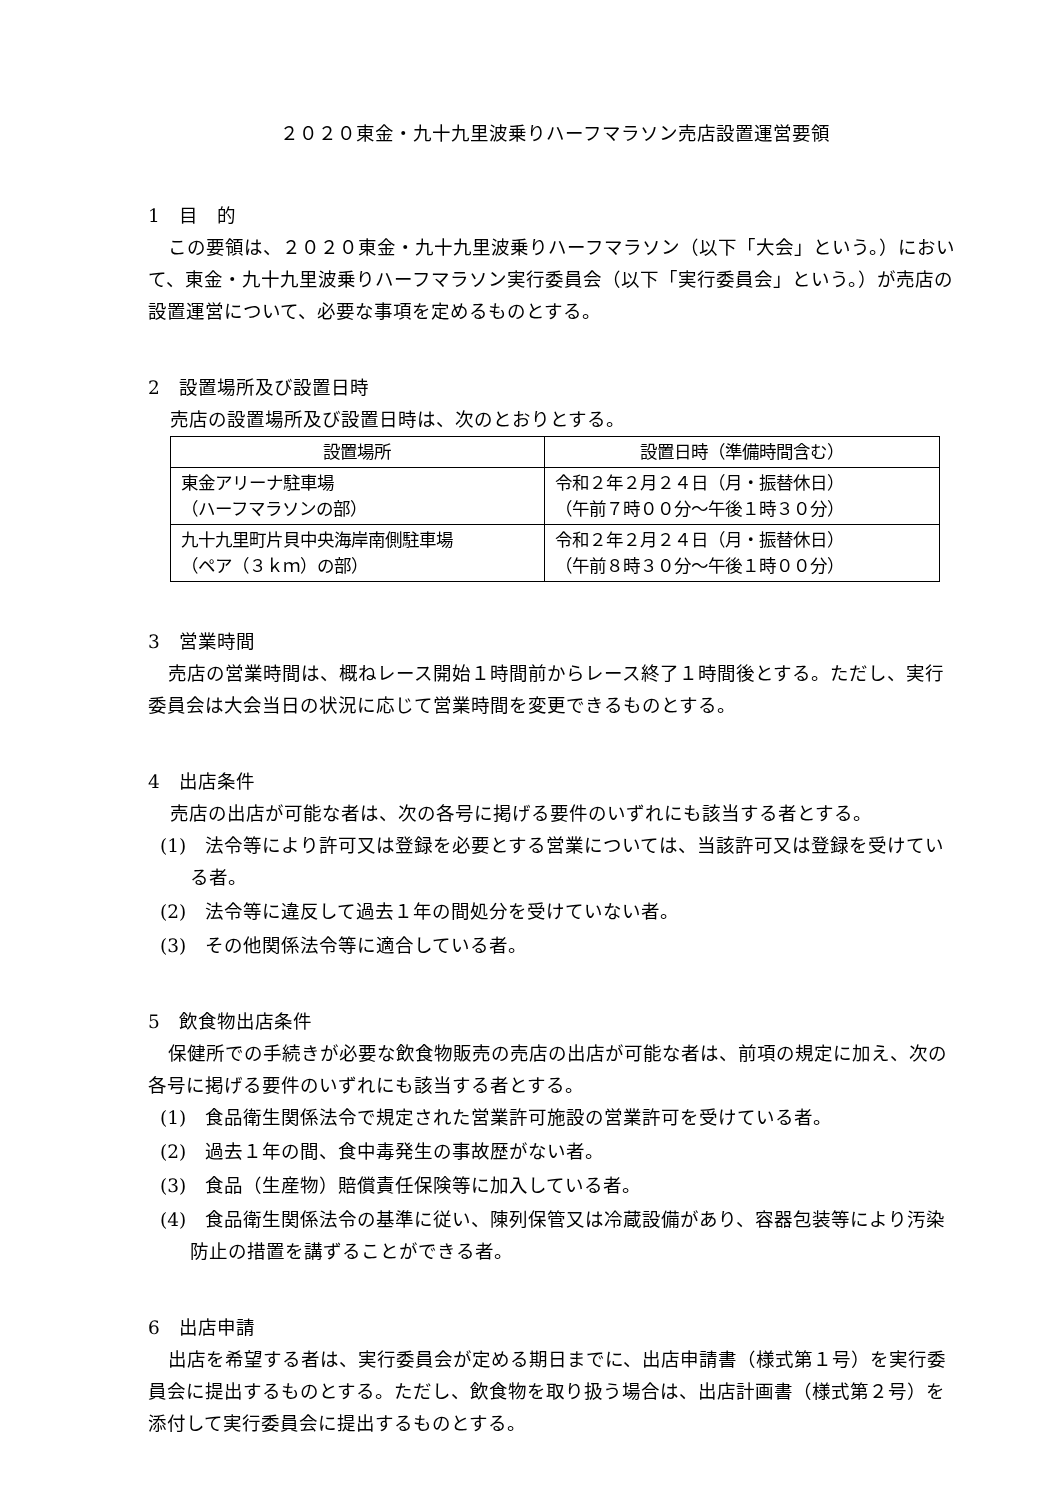２０２０東金・九十九里波乗りハーフマラソン売店設置運営要領
1　目　的
この要領は、２０２０東金・九十九里波乗りハーフマラソン（以下「大会」という。）において、東金・九十九里波乗りハーフマラソン実行委員会（以下「実行委員会」という。）が売店の設置運営について、必要な事項を定めるものとする。
2　設置場所及び設置日時
売店の設置場所及び設置日時は、次のとおりとする。
| 設置場所 | 設置日時（準備時間含む） |
| --- | --- |
| 東金アリーナ駐車場 （ハーフマラソンの部） | 令和２年２月２４日（月・振替休日） （午前７時００分～午後１時３０分） |
| 九十九里町片貝中央海岸南側駐車場 （ペア（３ｋｍ）の部） | 令和２年２月２４日（月・振替休日） （午前８時３０分～午後１時００分） |
3　営業時間
売店の営業時間は、概ねレース開始１時間前からレース終了１時間後とする。ただし、実行委員会は大会当日の状況に応じて営業時間を変更できるものとする。
4　出店条件
売店の出店が可能な者は、次の各号に掲げる要件のいずれにも該当する者とする。
(1)　法令等により許可又は登録を必要とする営業については、当該許可又は登録を受けている者。
(2)　法令等に違反して過去１年の間処分を受けていない者。
(3)　その他関係法令等に適合している者。
5　飲食物出店条件
保健所での手続きが必要な飲食物販売の売店の出店が可能な者は、前項の規定に加え、次の各号に掲げる要件のいずれにも該当する者とする。
(1)　食品衛生関係法令で規定された営業許可施設の営業許可を受けている者。
(2)　過去１年の間、食中毒発生の事故歴がない者。
(3)　食品（生産物）賠償責任保険等に加入している者。
(4)　食品衛生関係法令の基準に従い、陳列保管又は冷蔵設備があり、容器包装等により汚染防止の措置を講ずることができる者。
6　出店申請
出店を希望する者は、実行委員会が定める期日までに、出店申請書（様式第１号）を実行委員会に提出するものとする。ただし、飲食物を取り扱う場合は、出店計画書（様式第２号）を添付して実行委員会に提出するものとする。